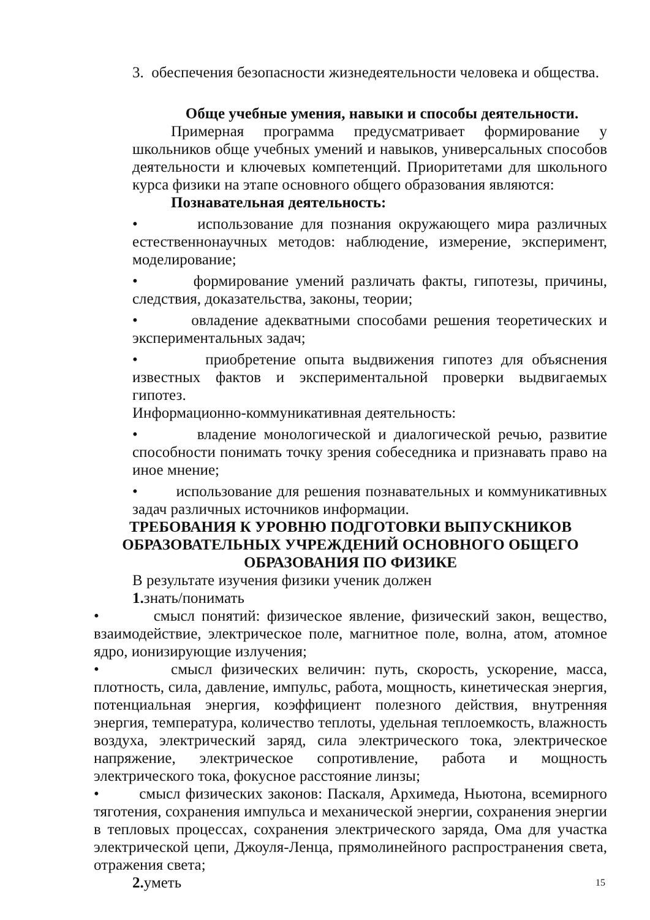3. обеспечения безопасности жизнедеятельности человека и общества.
Обще учебные умения, навыки и способы деятельности.
Примерная программа предусматривает формирование у школьников обще учебных умений и навыков, универсальных способов деятельности и ключевых компетенций. Приоритетами для школьного курса физики на этапе основного общего образования являются:
Познавательная деятельность:
• использование для познания окружающего мира различных естественнонаучных методов: наблюдение, измерение, эксперимент, моделирование;
• формирование умений различать факты, гипотезы, причины, следствия, доказательства, законы, теории;
• овладение адекватными способами решения теоретических и экспериментальных задач;
• приобретение опыта выдвижения гипотез для объяснения известных фактов и экспериментальной проверки выдвигаемых гипотез.
Информационно-коммуникативная деятельность:
• владение монологической и диалогической речью, развитие способности понимать точку зрения собеседника и признавать право на иное мнение;
• использование для решения познавательных и коммуникативных задач различных источников информации.
ТРЕБОВАНИЯ К УРОВНЮ ПОДГОТОВКИ ВЫПУСКНИКОВ
ОБРАЗОВАТЕЛЬНЫХ УЧРЕЖДЕНИЙ ОСНОВНОГО ОБЩЕГО
ОБРАЗОВАНИЯ ПО ФИЗИКЕ
В результате изучения физики ученик должен
1. знать/понимать
• смысл понятий: физическое явление, физический закон, вещество, взаимодействие, электрическое поле, магнитное поле, волна, атом, атомное ядро, ионизирующие излучения;
• смысл физических величин: путь, скорость, ускорение, масса, плотность, сила, давление, импульс, работа, мощность, кинетическая энергия, потенциальная энергия, коэффициент полезного действия, внутренняя энергия, температура, количество теплоты, удельная теплоемкость, влажность воздуха, электрический заряд, сила электрического тока, электрическое напряжение, электрическое сопротивление, работа и мощность электрического тока, фокусное расстояние линзы;
• смысл физических законов: Паскаля, Архимеда, Ньютона, всемирного тяготения, сохранения импульса и механической энергии, сохранения энергии в тепловых процессах, сохранения электрического заряда, Ома для участка электрической цепи, Джоуля-Ленца, прямолинейного распространения света, отражения света;
2. уметь
15